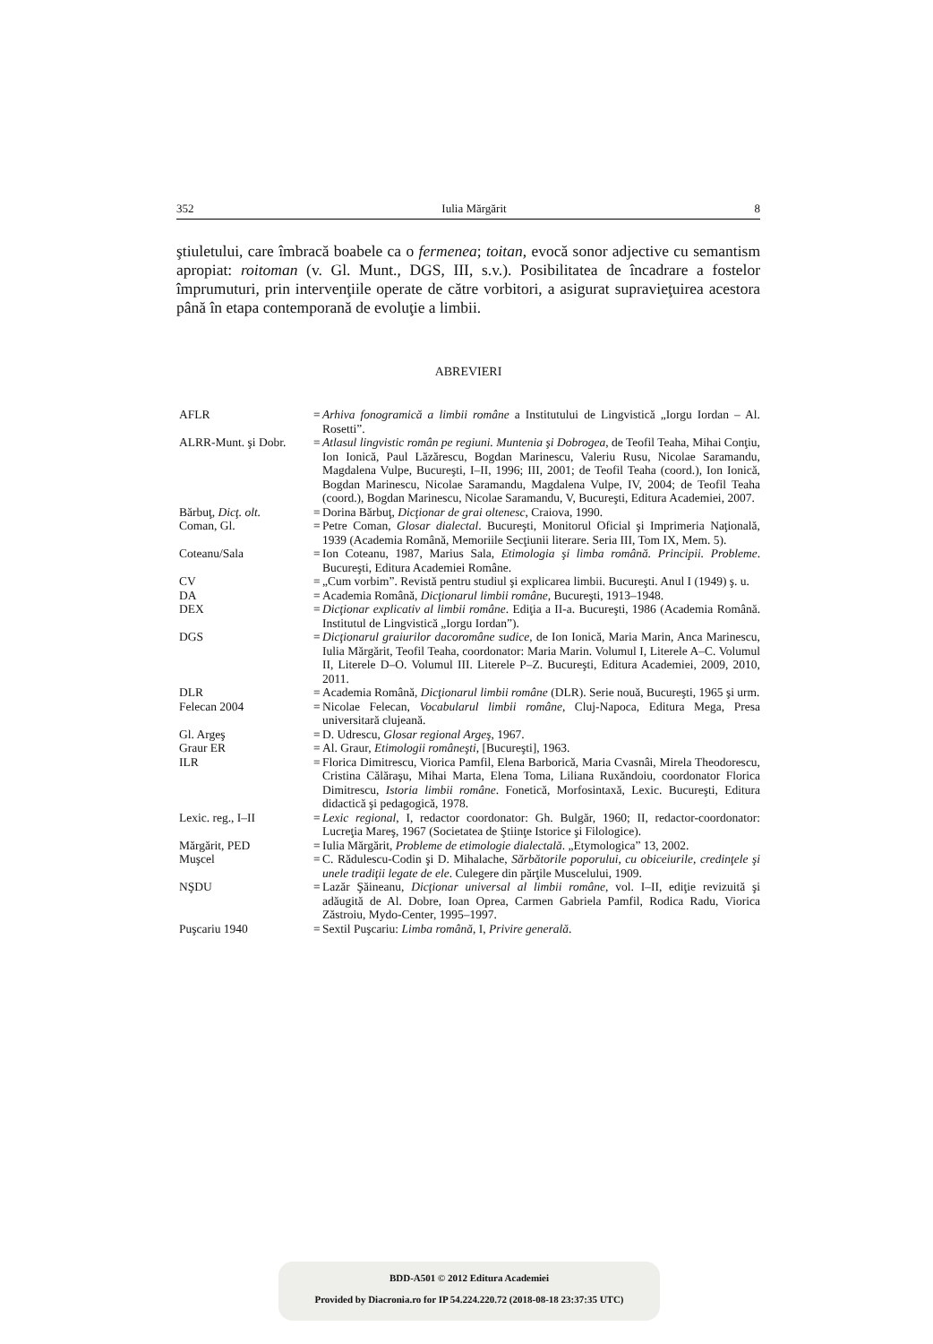352 Iulia Mărgărit 8
ştiuletului, care îmbracă boabele ca o fermenea; toitan, evocă sonor adjective cu semantism apropiat: roitoman (v. Gl. Munt., DGS, III, s.v.). Posibilitatea de încadrare a fostelor împrumuturi, prin intervenţiile operate de către vorbitori, a asigurat supravieţuirea acestora până în etapa contemporană de evoluţie a limbii.
ABREVIERI
| AFLR | = | Arhiva fonogramică a limbii române a Institutului de Lingvistică „Iorgu Iordan – Al. Rosetti”. |
| ALRR-Munt. şi Dobr. | = | Atlasul lingvistic român pe regiuni. Muntenia şi Dobrogea , de Teofil Teaha, Mihai Conţiu, Ion Ionică, Paul Lăzărescu, Bogdan Marinescu, Valeriu Rusu, Nicolae Saramandu, Magdalena Vulpe, Bucureşti, I–II, 1996; III, 2001; de Teofil Teaha (coord.), Ion Ionică, Bogdan Marinescu, Nicolae Saramandu, Magdalena Vulpe, IV, 2004; de Teofil Teaha (coord.), Bogdan Marinescu, Nicolae Saramandu, V, Bucureşti, Editura Academiei, 2007. |
| Bărbuţ, Dicţ. olt. | = | Dorina Bărbuţ, Dicţionar de grai oltenesc , Craiova, 1990. |
| Coman, Gl. | = | Petre Coman, Glosar dialectal . Bucureşti, Monitorul Oficial şi Imprimeria Naţională, 1939 (Academia Română, Memoriile Secţiunii literare. Seria III, Tom IX, Mem. 5). |
| Coteanu/Sala | = | Ion Coteanu, 1987, Marius Sala, Etimologia şi limba română. Principii. Probleme . Bucureşti, Editura Academiei Române. |
| CV | = | „Cum vorbim”. Revistă pentru studiul şi explicarea limbii. Bucureşti. Anul I (1949) ş. u. |
| DA | = | Academia Română, Dicţionarul limbii române , Bucureşti, 1913–1948. |
| DEX | = | Dicţionar explicativ al limbii române . Ediţia a II-a. Bucureşti, 1986 (Academia Română. Institutul de Lingvistică „Iorgu Iordan”). |
| DGS | = | Dicţionarul graiurilor dacoromâne sudice , de Ion Ionică, Maria Marin, Anca Marinescu, Iulia Mărgărit, Teofil Teaha, coordonator: Maria Marin. Volumul I, Literele A–C. Volumul II, Literele D–O. Volumul III. Literele P–Z. Bucureşti, Editura Academiei, 2009, 2010, 2011. |
| DLR | = | Academia Română, Dicţionarul limbii române (DLR). Serie nouă, Bucureşti, 1965 şi urm. |
| Felecan 2004 | = | Nicolae Felecan, Vocabularul limbii române , Cluj-Napoca, Editura Mega, Presa universitară clujeană. |
| Gl. Argeş | = | D. Udrescu, Glosar regional Argeş , 1967. |
| Graur ER | = | Al. Graur, Etimologii româneşti , [Bucureşti], 1963. |
| ILR | = | Florica Dimitrescu, Viorica Pamfil, Elena Barborică, Maria Cvasnâi, Mirela Theodorescu, Cristina Călăraşu, Mihai Marta, Elena Toma, Liliana Ruxăndoiu, coordonator Florica Dimitrescu, Istoria limbii române . Fonetică, Morfosintaxă, Lexic. Bucureşti, Editura didactică şi pedagogică, 1978. |
| Lexic. reg., I–II | = | Lexic regional , I, redactor coordonator: Gh. Bulgăr, 1960; II, redactor-coordonator: Lucreţia Mareş, 1967 (Societatea de Ştiinţe Istorice şi Filologice). |
| Mărgărit, PED | = | Iulia Mărgărit, Probleme de etimologie dialectală . „Etymologica” 13, 2002. |
| Muşcel | = | C. Rădulescu-Codin şi D. Mihalache, Sărbătorile poporului, cu obiceiurile, credinţele şi unele tradiţii legate de ele . Culegere din părţile Muscelului, 1909. |
| NŞDU | = | Lazăr Şăineanu, Dicţionar universal al limbii române , vol. I–II, ediţie revizuită şi adăugită de Al. Dobre, Ioan Oprea, Carmen Gabriela Pamfil, Rodica Radu, Viorica Zăstroiu, Mydo-Center, 1995–1997. |
| Puşcariu 1940 | = | Sextil Puşcariu: Limba română , I, Privire generală . |
BDD-A501 © 2012 Editura Academiei
Provided by Diacronia.ro for IP 54.224.220.72 (2018-08-18 23:37:35 UTC)